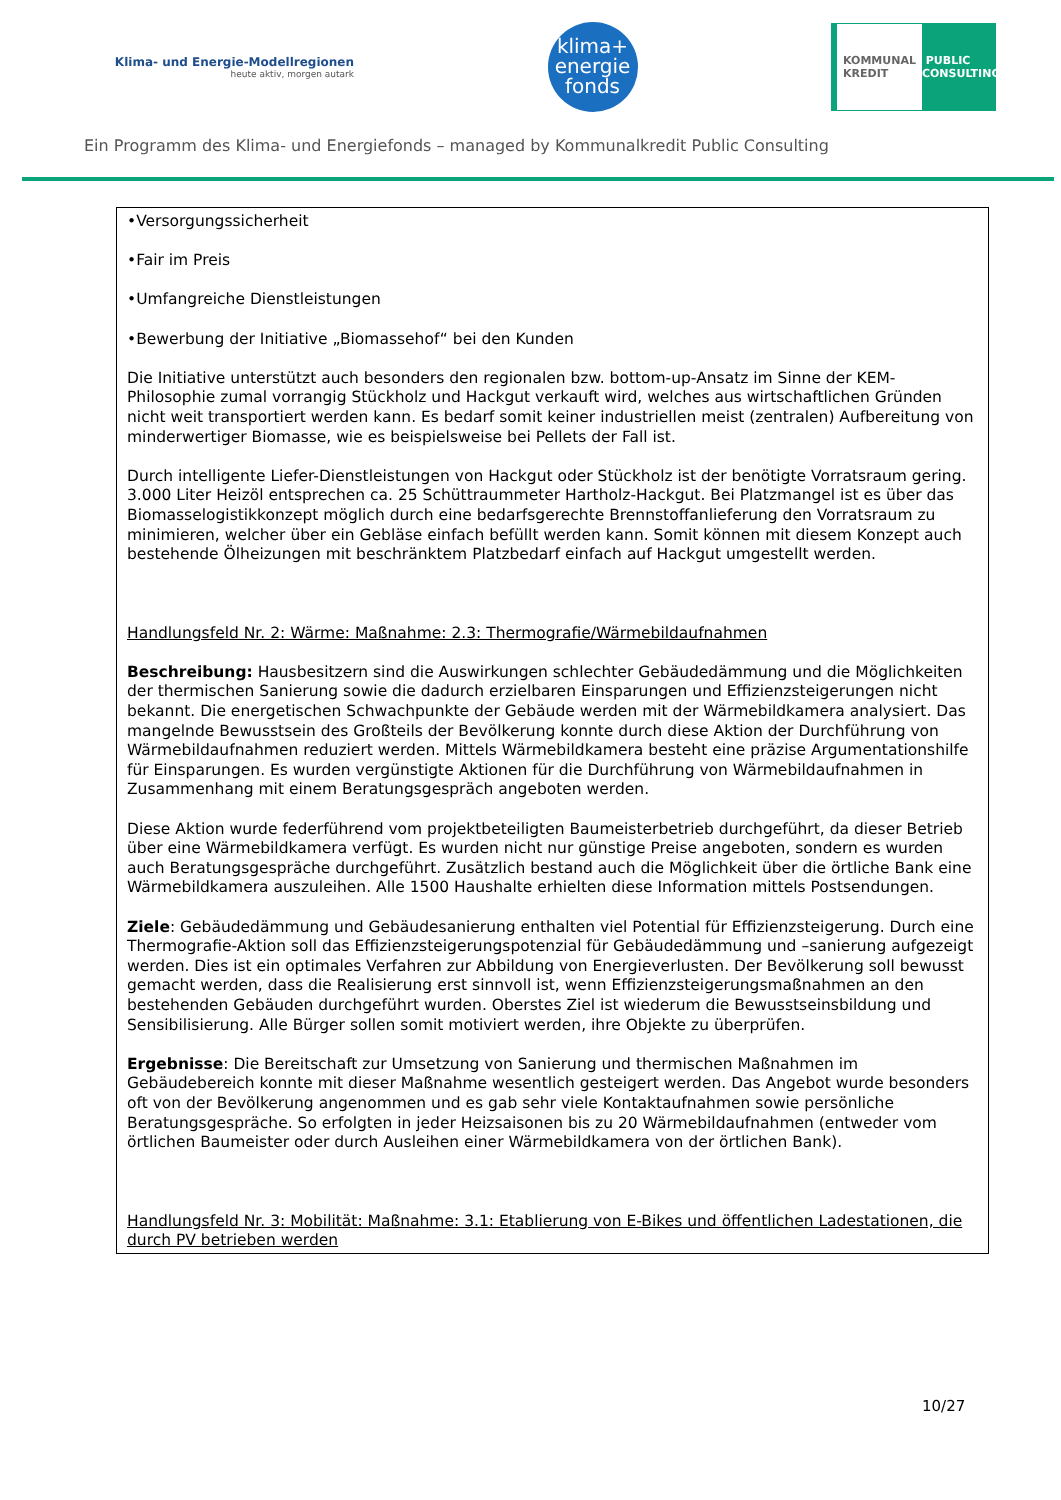Klima- und Energie-Modellregionen
heute aktiv, morgen autark
klima+
energie
fonds
KOMMUNAL KREDIT PUBLIC CONSULTING
Ein Programm des Klima- und Energiefonds – managed by Kommunalkredit Public Consulting
•Versorgungssicherheit
•Fair im Preis
•Umfangreiche Dienstleistungen
•Bewerbung der Initiative „Biomassehof“ bei den Kunden
Die Initiative unterstützt auch besonders den regionalen bzw. bottom-up-Ansatz im Sinne der KEM-Philosophie zumal vorrangig Stückholz und Hackgut verkauft wird, welches aus wirtschaftlichen Gründen nicht weit transportiert werden kann. Es bedarf somit keiner industriellen meist (zentralen) Aufbereitung von minderwertiger Biomasse, wie es beispielsweise bei Pellets der Fall ist.
Durch intelligente Liefer-Dienstleistungen von Hackgut oder Stückholz ist der benötigte Vorratsraum gering. 3.000 Liter Heizöl entsprechen ca. 25 Schüttraummeter Hartholz-Hackgut. Bei Platzmangel ist es über das Biomasselogistikkonzept möglich durch eine bedarfsgerechte Brennstoffanlieferung den Vorratsraum zu minimieren, welcher über ein Gebläse einfach befüllt werden kann. Somit können mit diesem Konzept auch bestehende Ölheizungen mit beschränktem Platzbedarf einfach auf Hackgut umgestellt werden.
Handlungsfeld Nr. 2: Wärme: Maßnahme: 2.3: Thermografie/Wärmebildaufnahmen
Beschreibung: Hausbesitzern sind die Auswirkungen schlechter Gebäudedämmung und die Möglichkeiten der thermischen Sanierung sowie die dadurch erzielbaren Einsparungen und Effizienzsteigerungen nicht bekannt. Die energetischen Schwachpunkte der Gebäude werden mit der Wärmebildkamera analysiert. Das mangelnde Bewusstsein des Großteils der Bevölkerung konnte durch diese Aktion der Durchführung von Wärmebildaufnahmen reduziert werden. Mittels Wärmebildkamera besteht eine präzise Argumentationshilfe für Einsparungen. Es wurden vergünstigte Aktionen für die Durchführung von Wärmebildaufnahmen in Zusammenhang mit einem Beratungsgespräch angeboten werden.
Diese Aktion wurde federführend vom projektbeteiligten Baumeisterbetrieb durchgeführt, da dieser Betrieb über eine Wärmebildkamera verfügt. Es wurden nicht nur günstige Preise angeboten, sondern es wurden auch Beratungsgespräche durchgeführt. Zusätzlich bestand auch die Möglichkeit über die örtliche Bank eine Wärmebildkamera auszuleihen. Alle 1500 Haushalte erhielten diese Information mittels Postsendungen.
Ziele: Gebäudedämmung und Gebäudesanierung enthalten viel Potential für Effizienzsteigerung. Durch eine Thermografie-Aktion soll das Effizienzsteigerungspotenzial für Gebäudedämmung und –sanierung aufgezeigt werden. Dies ist ein optimales Verfahren zur Abbildung von Energieverlusten. Der Bevölkerung soll bewusst gemacht werden, dass die Realisierung erst sinnvoll ist, wenn Effizienzsteigerungsmaßnahmen an den bestehenden Gebäuden durchgeführt wurden. Oberstes Ziel ist wiederum die Bewusstseinsbildung und Sensibilisierung. Alle Bürger sollen somit motiviert werden, ihre Objekte zu überprüfen.
Ergebnisse: Die Bereitschaft zur Umsetzung von Sanierung und thermischen Maßnahmen im Gebäudebereich konnte mit dieser Maßnahme wesentlich gesteigert werden. Das Angebot wurde besonders oft von der Bevölkerung angenommen und es gab sehr viele Kontaktaufnahmen sowie persönliche Beratungsgespräche. So erfolgten in jeder Heizsaisonen bis zu 20 Wärmebildaufnahmen (entweder vom örtlichen Baumeister oder durch Ausleihen einer Wärmebildkamera von der örtlichen Bank).
Handlungsfeld Nr. 3: Mobilität: Maßnahme: 3.1: Etablierung von E-Bikes und öffentlichen Ladestationen, die durch PV betrieben werden
10/27